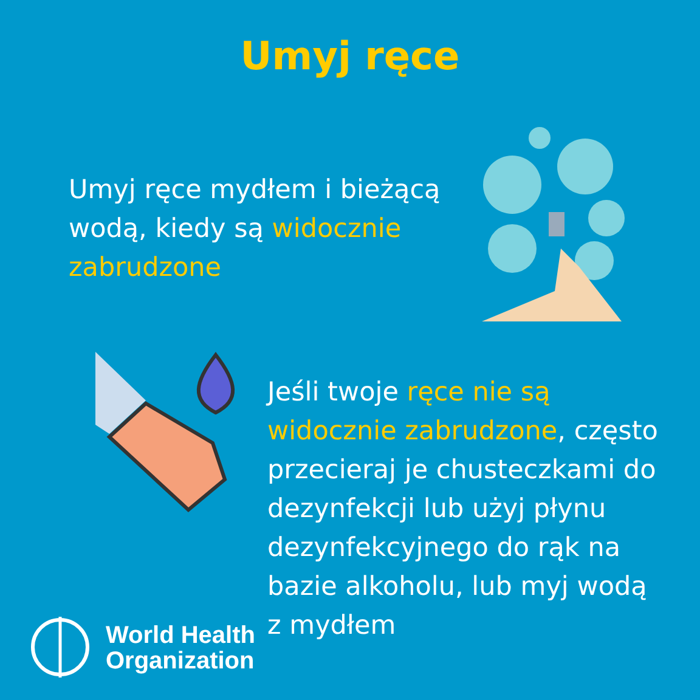Umyj ręce
Umyj ręce mydłem i bieżącą wodą, kiedy są widocznie zabrudzone
Jeśli twoje ręce nie są widocznie zabrudzone, często przecieraj je chusteczkami do dezynfekcji lub użyj płynu dezynfekcyjnego do rąk na bazie alkoholu, lub myj wodą z mydłem
World Health
Organization